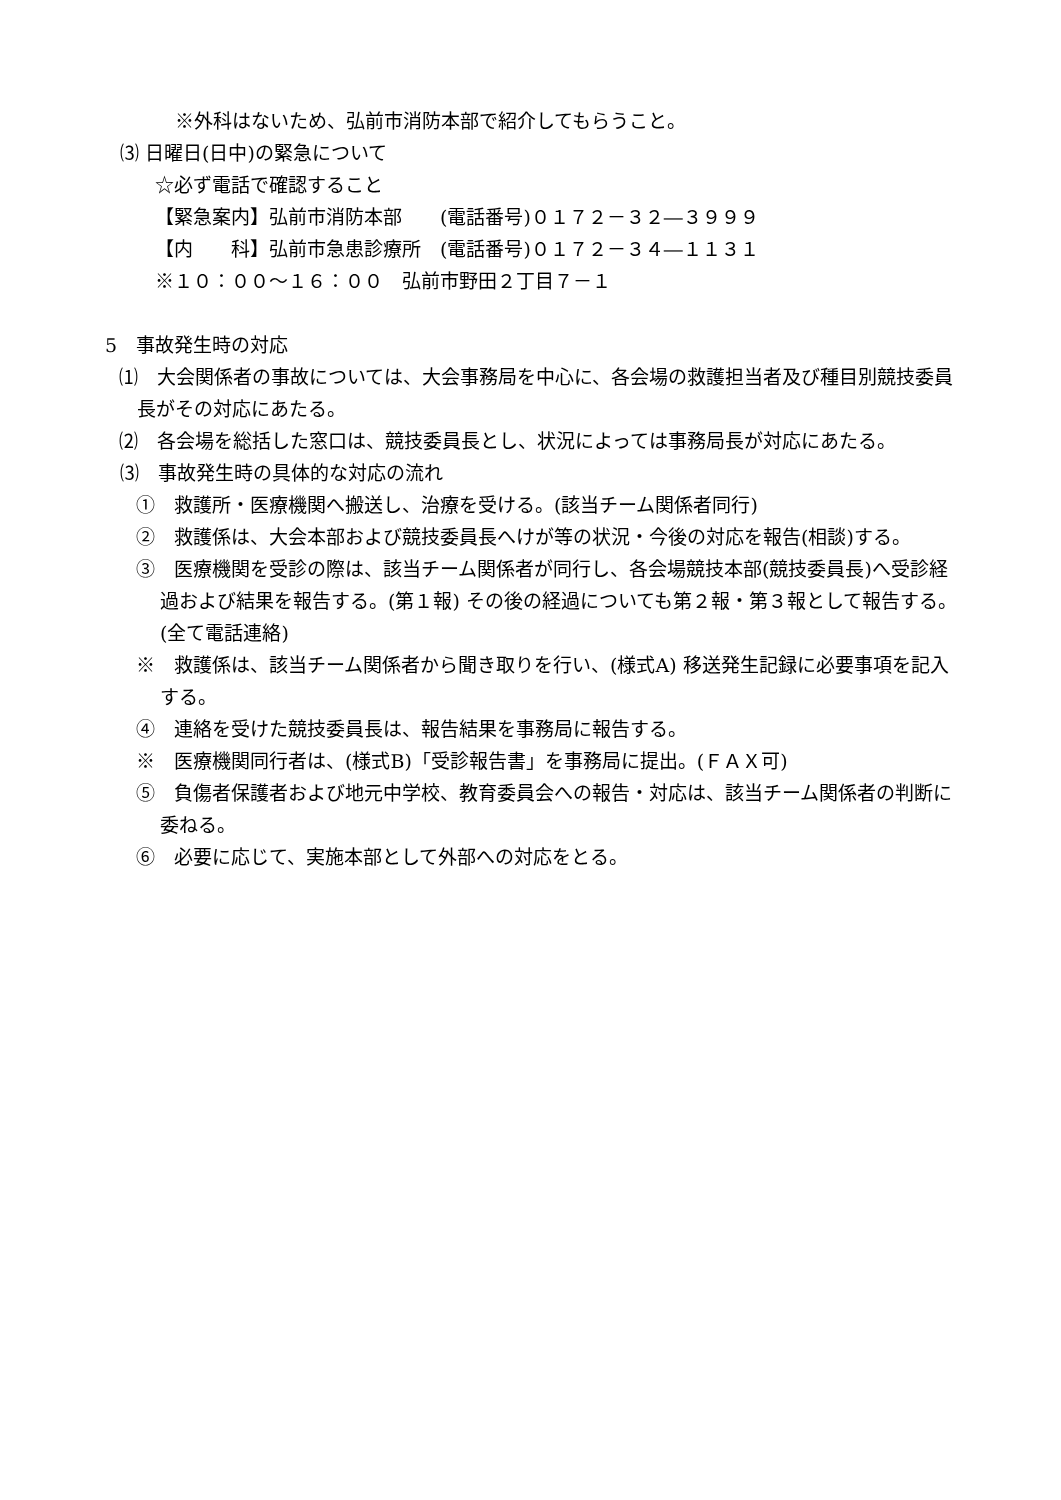※外科はないため、弘前市消防本部で紹介してもらうこと。
⑶ 日曜日(日中)の緊急について
☆必ず電話で確認すること
【緊急案内】弘前市消防本部　　(電話番号)０１７２－３２―３９９９
【内　　科】弘前市急患診療所　(電話番号)０１７２－３４―１１３１
※１０：００～１６：００　弘前市野田２丁目７－１
5　事故発生時の対応
⑴　大会関係者の事故については、大会事務局を中心に、各会場の救護担当者及び種目別競技委員長がその対応にあたる。
⑵　各会場を総括した窓口は、競技委員長とし、状況によっては事務局長が対応にあたる。
⑶　事故発生時の具体的な対応の流れ
①　救護所・医療機関へ搬送し、治療を受ける。(該当チーム関係者同行)
②　救護係は、大会本部および競技委員長へけが等の状況・今後の対応を報告(相談)する。
③　医療機関を受診の際は、該当チーム関係者が同行し、各会場競技本部(競技委員長)へ受診経過および結果を報告する。(第１報) その後の経過についても第２報・第３報として報告する。(全て電話連絡)
※　救護係は、該当チーム関係者から聞き取りを行い、(様式A) 移送発生記録に必要事項を記入する。
④　連絡を受けた競技委員長は、報告結果を事務局に報告する。
※　医療機関同行者は、(様式B)「受診報告書」を事務局に提出。(ＦＡＸ可)
⑤　負傷者保護者および地元中学校、教育委員会への報告・対応は、該当チーム関係者の判断に委ねる。
⑥　必要に応じて、実施本部として外部への対応をとる。